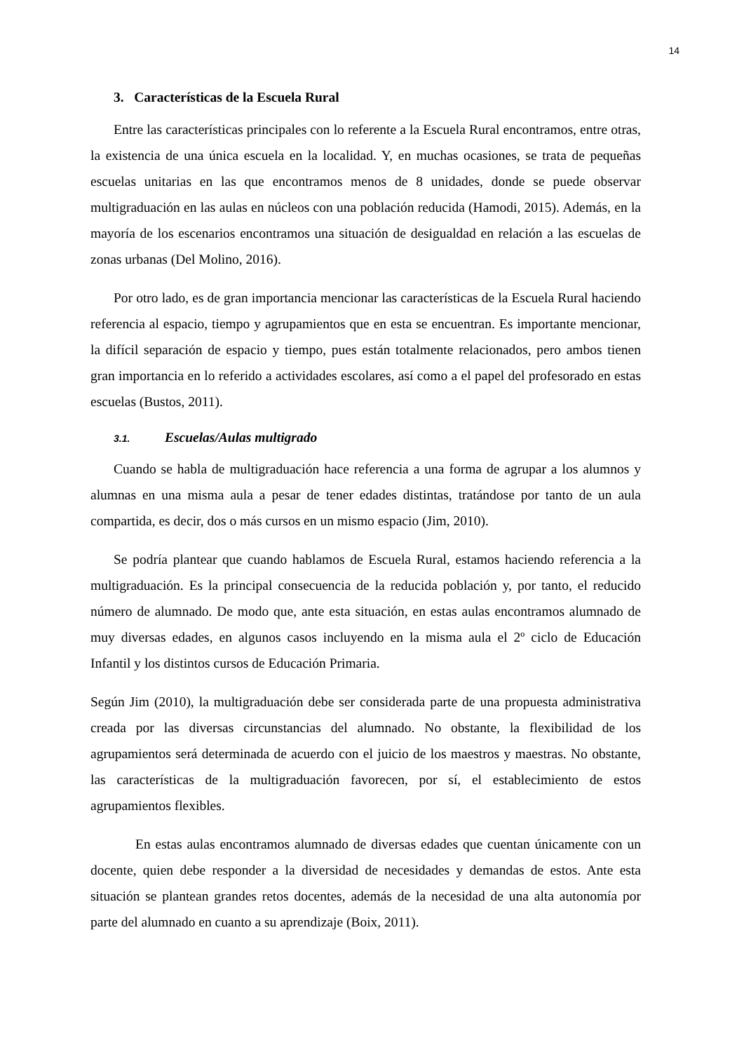14
3. Características de la Escuela Rural
Entre las características principales con lo referente a la Escuela Rural encontramos, entre otras, la existencia de una única escuela en la localidad. Y, en muchas ocasiones, se trata de pequeñas escuelas unitarias en las que encontramos menos de 8 unidades, donde se puede observar multigraduación en las aulas en núcleos con una población reducida (Hamodi, 2015). Además, en la mayoría de los escenarios encontramos una situación de desigualdad en relación a las escuelas de zonas urbanas (Del Molino, 2016).
Por otro lado, es de gran importancia mencionar las características de la Escuela Rural haciendo referencia al espacio, tiempo y agrupamientos que en esta se encuentran. Es importante mencionar, la difícil separación de espacio y tiempo, pues están totalmente relacionados, pero ambos tienen gran importancia en lo referido a actividades escolares, así como a el papel del profesorado en estas escuelas (Bustos, 2011).
3.1. Escuelas/Aulas multigrado
Cuando se habla de multigraduación hace referencia a una forma de agrupar a los alumnos y alumnas en una misma aula a pesar de tener edades distintas, tratándose por tanto de un aula compartida, es decir, dos o más cursos en un mismo espacio (Jim, 2010).
Se podría plantear que cuando hablamos de Escuela Rural, estamos haciendo referencia a la multigraduación. Es la principal consecuencia de la reducida población y, por tanto, el reducido número de alumnado. De modo que, ante esta situación, en estas aulas encontramos alumnado de muy diversas edades, en algunos casos incluyendo en la misma aula el 2º ciclo de Educación Infantil y los distintos cursos de Educación Primaria.
Según Jim (2010), la multigraduación debe ser considerada parte de una propuesta administrativa creada por las diversas circunstancias del alumnado. No obstante, la flexibilidad de los agrupamientos será determinada de acuerdo con el juicio de los maestros y maestras. No obstante, las características de la multigraduación favorecen, por sí, el establecimiento de estos agrupamientos flexibles.
En estas aulas encontramos alumnado de diversas edades que cuentan únicamente con un docente, quien debe responder a la diversidad de necesidades y demandas de estos. Ante esta situación se plantean grandes retos docentes, además de la necesidad de una alta autonomía por parte del alumnado en cuanto a su aprendizaje (Boix, 2011).